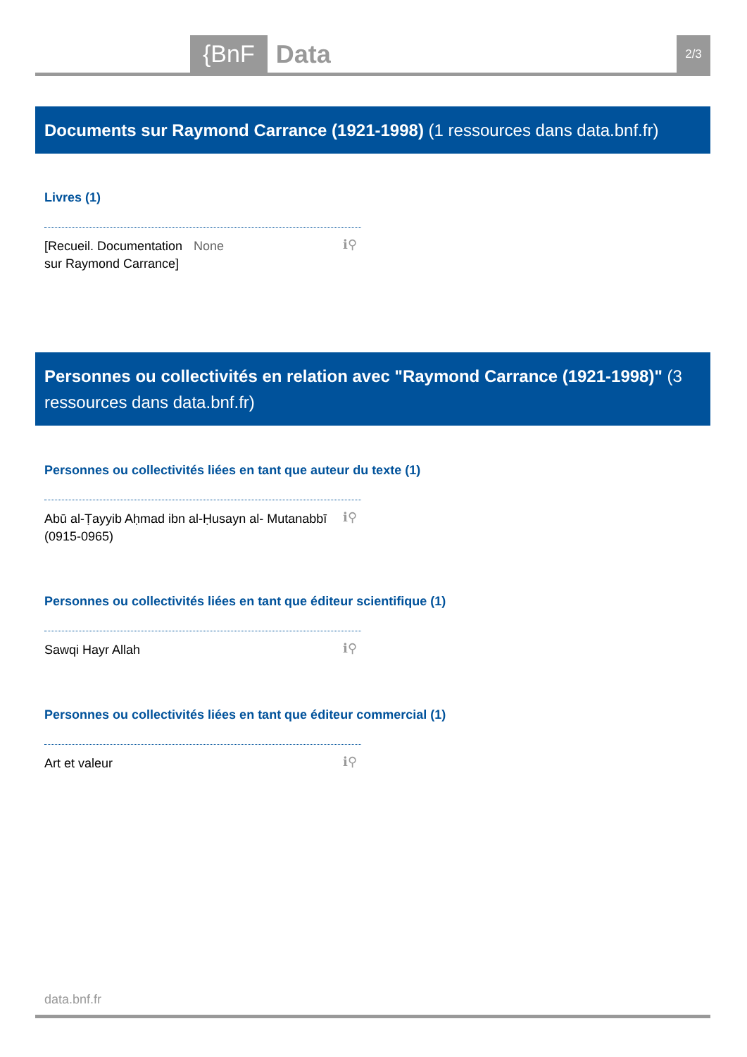{BnF Data 2/3
Documents sur Raymond Carrance (1921-1998) (1 ressources dans data.bnf.fr)
Livres (1)
[Recueil. Documentation sur Raymond Carrance] None
ℹ⚲
Personnes ou collectivités en relation avec "Raymond Carrance (1921-1998)" (3 ressources dans data.bnf.fr)
Personnes ou collectivités liées en tant que auteur du texte (1)
Abū al-Ṭayyib Aḥmad ibn al-Ḥusayn al- Mutanabbī (0915-0965)
ℹ⚲
Personnes ou collectivités liées en tant que éditeur scientifique (1)
Sawqi Hayr Allah
ℹ⚲
Personnes ou collectivités liées en tant que éditeur commercial (1)
Art et valeur
ℹ⚲
data.bnf.fr